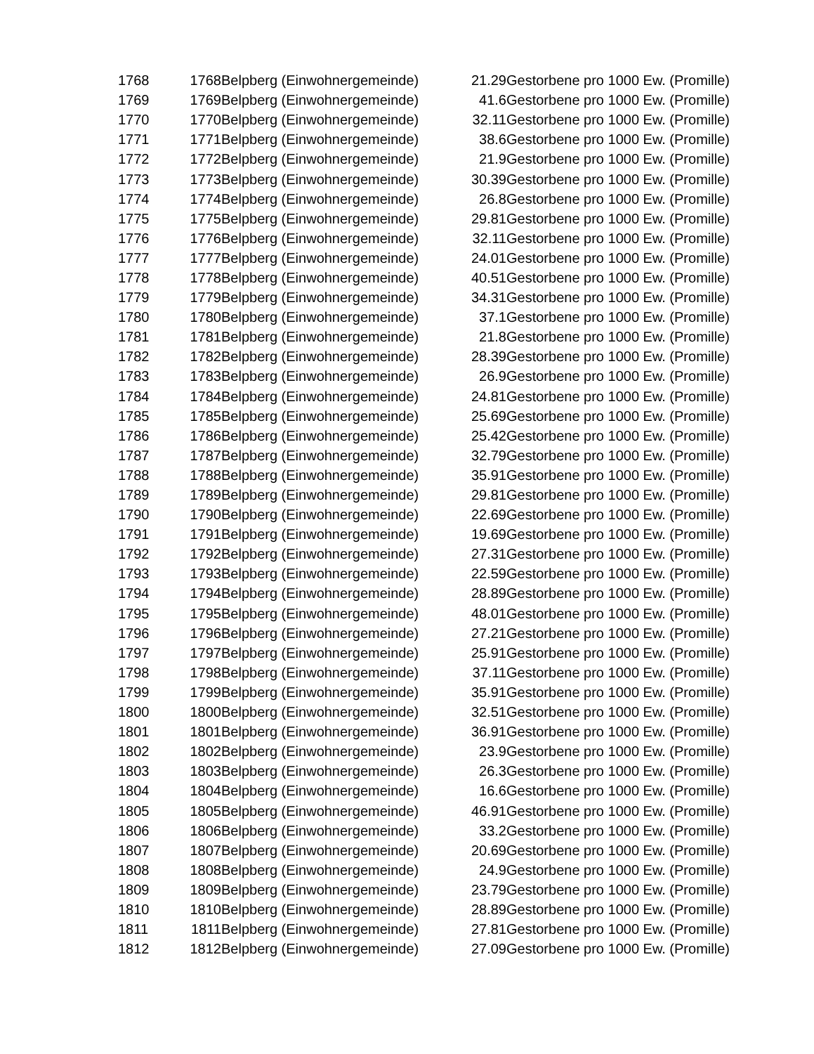| 1768 | 1768 | Belpberg (Einwohnergemeinde) | 21.29 | Gestorbene pro 1000 Ew. (Promille) |
| 1769 | 1769 | Belpberg (Einwohnergemeinde) | 41.6 | Gestorbene pro 1000 Ew. (Promille) |
| 1770 | 1770 | Belpberg (Einwohnergemeinde) | 32.11 | Gestorbene pro 1000 Ew. (Promille) |
| 1771 | 1771 | Belpberg (Einwohnergemeinde) | 38.6 | Gestorbene pro 1000 Ew. (Promille) |
| 1772 | 1772 | Belpberg (Einwohnergemeinde) | 21.9 | Gestorbene pro 1000 Ew. (Promille) |
| 1773 | 1773 | Belpberg (Einwohnergemeinde) | 30.39 | Gestorbene pro 1000 Ew. (Promille) |
| 1774 | 1774 | Belpberg (Einwohnergemeinde) | 26.8 | Gestorbene pro 1000 Ew. (Promille) |
| 1775 | 1775 | Belpberg (Einwohnergemeinde) | 29.81 | Gestorbene pro 1000 Ew. (Promille) |
| 1776 | 1776 | Belpberg (Einwohnergemeinde) | 32.11 | Gestorbene pro 1000 Ew. (Promille) |
| 1777 | 1777 | Belpberg (Einwohnergemeinde) | 24.01 | Gestorbene pro 1000 Ew. (Promille) |
| 1778 | 1778 | Belpberg (Einwohnergemeinde) | 40.51 | Gestorbene pro 1000 Ew. (Promille) |
| 1779 | 1779 | Belpberg (Einwohnergemeinde) | 34.31 | Gestorbene pro 1000 Ew. (Promille) |
| 1780 | 1780 | Belpberg (Einwohnergemeinde) | 37.1 | Gestorbene pro 1000 Ew. (Promille) |
| 1781 | 1781 | Belpberg (Einwohnergemeinde) | 21.8 | Gestorbene pro 1000 Ew. (Promille) |
| 1782 | 1782 | Belpberg (Einwohnergemeinde) | 28.39 | Gestorbene pro 1000 Ew. (Promille) |
| 1783 | 1783 | Belpberg (Einwohnergemeinde) | 26.9 | Gestorbene pro 1000 Ew. (Promille) |
| 1784 | 1784 | Belpberg (Einwohnergemeinde) | 24.81 | Gestorbene pro 1000 Ew. (Promille) |
| 1785 | 1785 | Belpberg (Einwohnergemeinde) | 25.69 | Gestorbene pro 1000 Ew. (Promille) |
| 1786 | 1786 | Belpberg (Einwohnergemeinde) | 25.42 | Gestorbene pro 1000 Ew. (Promille) |
| 1787 | 1787 | Belpberg (Einwohnergemeinde) | 32.79 | Gestorbene pro 1000 Ew. (Promille) |
| 1788 | 1788 | Belpberg (Einwohnergemeinde) | 35.91 | Gestorbene pro 1000 Ew. (Promille) |
| 1789 | 1789 | Belpberg (Einwohnergemeinde) | 29.81 | Gestorbene pro 1000 Ew. (Promille) |
| 1790 | 1790 | Belpberg (Einwohnergemeinde) | 22.69 | Gestorbene pro 1000 Ew. (Promille) |
| 1791 | 1791 | Belpberg (Einwohnergemeinde) | 19.69 | Gestorbene pro 1000 Ew. (Promille) |
| 1792 | 1792 | Belpberg (Einwohnergemeinde) | 27.31 | Gestorbene pro 1000 Ew. (Promille) |
| 1793 | 1793 | Belpberg (Einwohnergemeinde) | 22.59 | Gestorbene pro 1000 Ew. (Promille) |
| 1794 | 1794 | Belpberg (Einwohnergemeinde) | 28.89 | Gestorbene pro 1000 Ew. (Promille) |
| 1795 | 1795 | Belpberg (Einwohnergemeinde) | 48.01 | Gestorbene pro 1000 Ew. (Promille) |
| 1796 | 1796 | Belpberg (Einwohnergemeinde) | 27.21 | Gestorbene pro 1000 Ew. (Promille) |
| 1797 | 1797 | Belpberg (Einwohnergemeinde) | 25.91 | Gestorbene pro 1000 Ew. (Promille) |
| 1798 | 1798 | Belpberg (Einwohnergemeinde) | 37.11 | Gestorbene pro 1000 Ew. (Promille) |
| 1799 | 1799 | Belpberg (Einwohnergemeinde) | 35.91 | Gestorbene pro 1000 Ew. (Promille) |
| 1800 | 1800 | Belpberg (Einwohnergemeinde) | 32.51 | Gestorbene pro 1000 Ew. (Promille) |
| 1801 | 1801 | Belpberg (Einwohnergemeinde) | 36.91 | Gestorbene pro 1000 Ew. (Promille) |
| 1802 | 1802 | Belpberg (Einwohnergemeinde) | 23.9 | Gestorbene pro 1000 Ew. (Promille) |
| 1803 | 1803 | Belpberg (Einwohnergemeinde) | 26.3 | Gestorbene pro 1000 Ew. (Promille) |
| 1804 | 1804 | Belpberg (Einwohnergemeinde) | 16.6 | Gestorbene pro 1000 Ew. (Promille) |
| 1805 | 1805 | Belpberg (Einwohnergemeinde) | 46.91 | Gestorbene pro 1000 Ew. (Promille) |
| 1806 | 1806 | Belpberg (Einwohnergemeinde) | 33.2 | Gestorbene pro 1000 Ew. (Promille) |
| 1807 | 1807 | Belpberg (Einwohnergemeinde) | 20.69 | Gestorbene pro 1000 Ew. (Promille) |
| 1808 | 1808 | Belpberg (Einwohnergemeinde) | 24.9 | Gestorbene pro 1000 Ew. (Promille) |
| 1809 | 1809 | Belpberg (Einwohnergemeinde) | 23.79 | Gestorbene pro 1000 Ew. (Promille) |
| 1810 | 1810 | Belpberg (Einwohnergemeinde) | 28.89 | Gestorbene pro 1000 Ew. (Promille) |
| 1811 | 1811 | Belpberg (Einwohnergemeinde) | 27.81 | Gestorbene pro 1000 Ew. (Promille) |
| 1812 | 1812 | Belpberg (Einwohnergemeinde) | 27.09 | Gestorbene pro 1000 Ew. (Promille) |